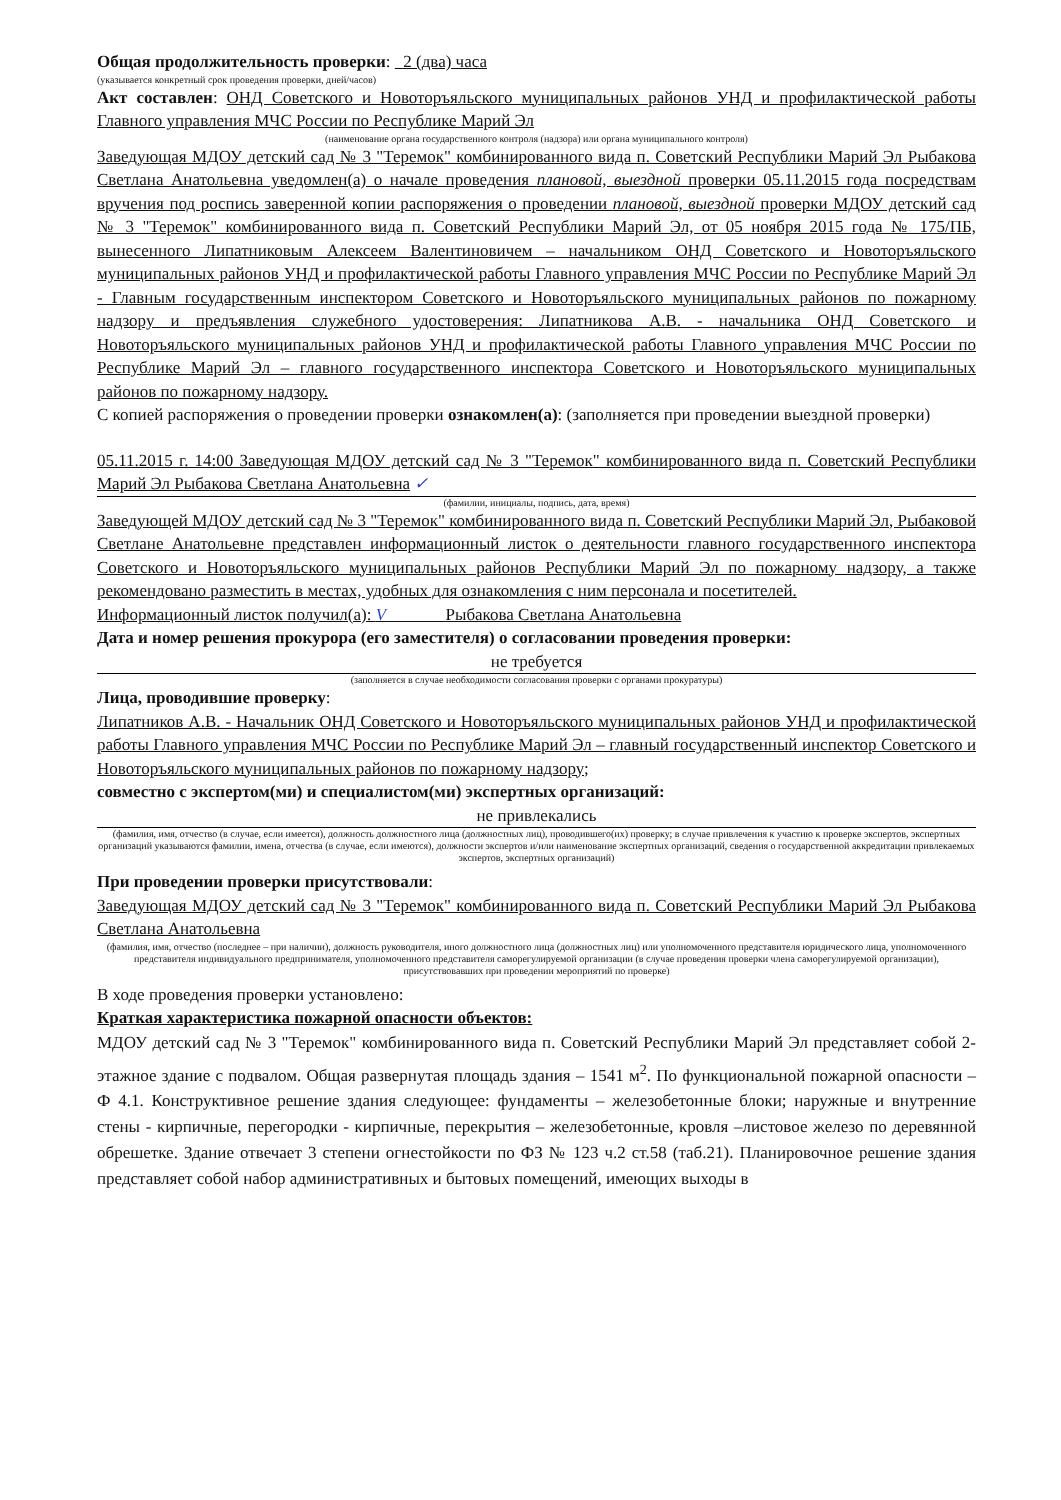Общая продолжительность проверки: 2 (два) часа
(указывается конкретный срок проведения проверки, дней/часов)
Акт составлен: ОНД Советского и Новоторъяльского муниципальных районов УНД и профилактической работы Главного управления МЧС России по Республике Марий Эл
(наименование органа государственного контроля (надзора) или органа муниципального контроля)
Заведующая МДОУ детский сад № 3 "Теремок" комбинированного вида п. Советский Республики Марий Эл Рыбакова Светлана Анатольевна уведомлен(а) о начале проведения плановой, выездной проверки 05.11.2015 года посредствам вручения под роспись заверенной копии распоряжения о проведении плановой, выездной проверки МДОУ детский сад № 3 "Теремок" комбинированного вида п. Советский Республики Марий Эл, от 05 ноября 2015 года № 175/ПБ, вынесенного Липатниковым Алексеем Валентиновичем – начальником ОНД Советского и Новоторъяльского муниципальных районов УНД и профилактической работы Главного управления МЧС России по Республике Марий Эл - Главным государственным инспектором Советского и Новоторъяльского муниципальных районов по пожарному надзору и предъявления служебного удостоверения: Липатникова А.В. - начальника ОНД Советского и Новоторъяльского муниципальных районов УНД и профилактической работы Главного управления МЧС России по Республике Марий Эл – главного государственного инспектора Советского и Новоторъяльского муниципальных районов по пожарному надзору.
С копией распоряжения о проведении проверки ознакомлен(а): (заполняется при проведении выездной проверки)
05.11.2015 г. 14:00 Заведующая МДОУ детский сад № 3 "Теремок" комбинированного вида п. Советский Республики Марий Эл Рыбакова Светлана Анатольевна ✓
(фамилии, инициалы, подпись, дата, время)
Заведующей МДОУ детский сад № 3 "Теремок" комбинированного вида п. Советский Республики Марий Эл, Рыбаковой Светлане Анатольевне представлен информационный листок о деятельности главного государственного инспектора Советского и Новоторъяльского муниципальных районов Республики Марий Эл по пожарному надзору, а также рекомендовано разместить в местах, удобных для ознакомления с ним персонала и посетителей.
Информационный листок получил(а): V Рыбакова Светлана Анатольевна
Дата и номер решения прокурора (его заместителя) о согласовании проведения проверки:
не требуется
(заполняется в случае необходимости согласования проверки с органами прокуратуры)
Лица, проводившие проверку:
Липатников А.В. - Начальник ОНД Советского и Новоторъяльского муниципальных районов УНД и профилактической работы Главного управления МЧС России по Республике Марий Эл – главный государственный инспектор Советского и Новоторъяльского муниципальных районов по пожарному надзору;
совместно с экспертом(ми) и специалистом(ми) экспертных организаций:
не привлекались
(фамилия, имя, отчество (в случае, если имеется), должность должностного лица (должностных лиц), проводившего(их) проверку; в случае привлечения к участию к проверке экспертов, экспертных организаций указываются фамилии, имена, отчества (в случае, если имеются), должности экспертов и/или наименование экспертных организаций, сведения о государственной аккредитации привлекаемых экспертов, экспертных организаций)
При проведении проверки присутствовали:
Заведующая МДОУ детский сад № 3 "Теремок" комбинированного вида п. Советский Республики Марий Эл Рыбакова Светлана Анатольевна
(фамилия, имя, отчество (последнее – при наличии), должность руководителя, иного должностного лица (должностных лиц) или уполномоченного представителя юридического лица, уполномоченного представителя индивидуального предпринимателя, уполномоченного представителя саморегулируемой организации (в случае проведения проверки члена саморегулируемой организации), присутствовавших при проведении мероприятий по проверке)
В ходе проведения проверки установлено:
Краткая характеристика пожарной опасности объектов:
МДОУ детский сад № 3 "Теремок" комбинированного вида п. Советский Республики Марий Эл представляет собой 2-этажное здание с подвалом. Общая развернутая площадь здания – 1541 м<sup>2</sup>. По функциональной пожарной опасности – Ф 4.1. Конструктивное решение здания следующее: фундаменты – железобетонные блоки; наружные и внутренние стены - кирпичные, перегородки - кирпичные, перекрытия – железобетонные, кровля –листовое железо по деревянной обрешетке. Здание отвечает 3 степени огнестойкости по ФЗ № 123 ч.2 ст.58 (таб.21). Планировочное решение здания представляет собой набор административных и бытовых помещений, имеющих выходы в